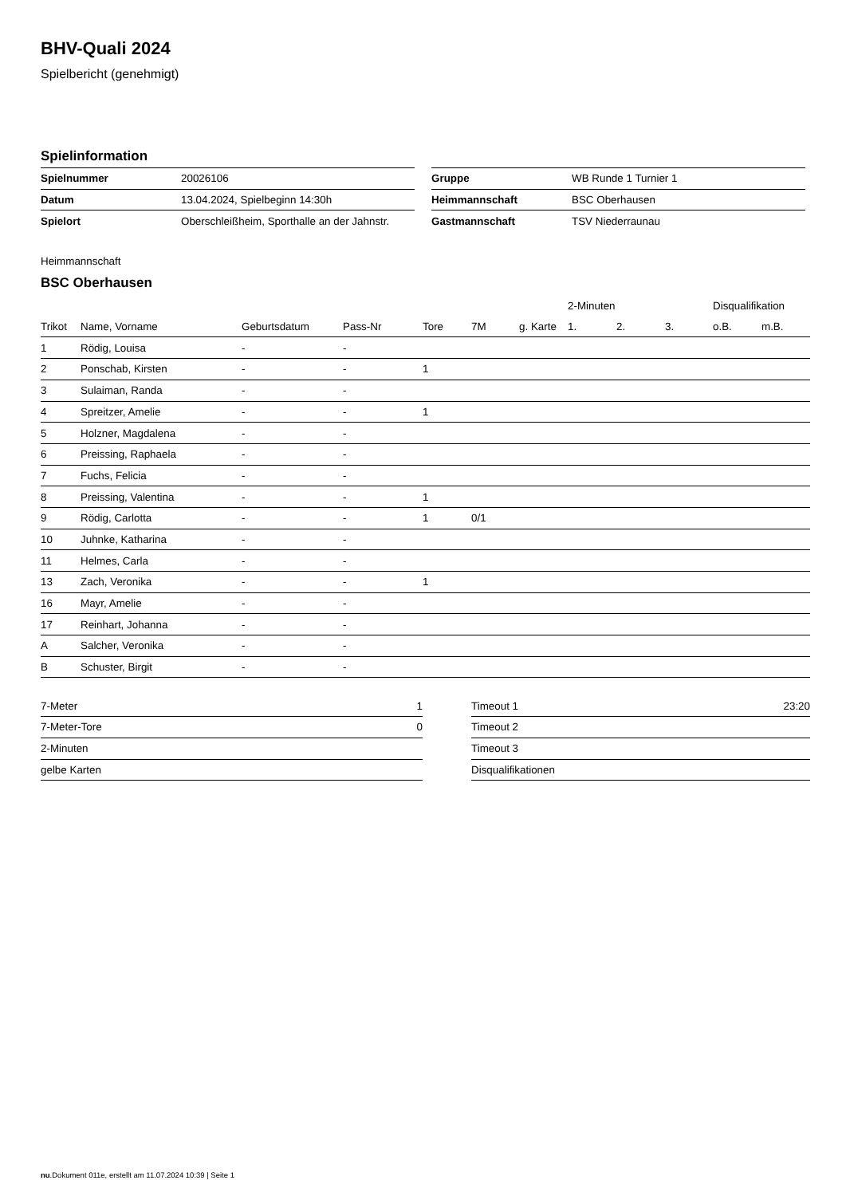BHV-Quali 2024
Spielbericht (genehmigt)
Spielinformation
| Spielnummer | 20026106 |
| Datum | 13.04.2024, Spielbeginn 14:30h |
| Spielort | Oberschleißheim, Sporthalle an der Jahnstr. |
| Gruppe | WB Runde 1 Turnier 1 |
| Heimmannschaft | BSC Oberhausen |
| Gastmannschaft | TSV Niederraunau |
Heimmannschaft
BSC Oberhausen
| | | | | | | | 2-Minuten | | | Disqualifikation | |
| --- | --- | --- | --- | --- | --- | --- | --- | --- | --- | --- | --- |
| Trikot | Name, Vorname | Geburtsdatum | Pass-Nr | Tore | 7M | g. Karte | 1. | 2. | 3. | o.B. | m.B. |
| 1 | Rödig, Louisa | - | - | | | | | | | | |
| 2 | Ponschab, Kirsten | - | - | 1 | | | | | | | |
| 3 | Sulaiman, Randa | - | - | | | | | | | | |
| 4 | Spreitzer, Amelie | - | - | 1 | | | | | | | |
| 5 | Holzner, Magdalena | - | - | | | | | | | | |
| 6 | Preissing, Raphaela | - | - | | | | | | | | |
| 7 | Fuchs, Felicia | - | - | | | | | | | | |
| 8 | Preissing, Valentina | - | - | 1 | | | | | | | |
| 9 | Rödig, Carlotta | - | - | 1 | 0/1 | | | | | | |
| 10 | Juhnke, Katharina | - | - | | | | | | | | |
| 11 | Helmes, Carla | - | - | | | | | | | | |
| 13 | Zach, Veronika | - | - | 1 | | | | | | | |
| 16 | Mayr, Amelie | - | - | | | | | | | | |
| 17 | Reinhart, Johanna | - | - | | | | | | | | |
| A | Salcher, Veronika | - | - | | | | | | | | |
| B | Schuster, Birgit | - | - | | | | | | | | |
| 7-Meter | 1 |
| 7-Meter-Tore | 0 |
| 2-Minuten | |
| gelbe Karten | |
| Timeout 1 | 23:20 |
| Timeout 2 | |
| Timeout 3 | |
| Disqualifikationen | |
nu.Dokument 011e, erstellt am 11.07.2024 10:39 | Seite 1